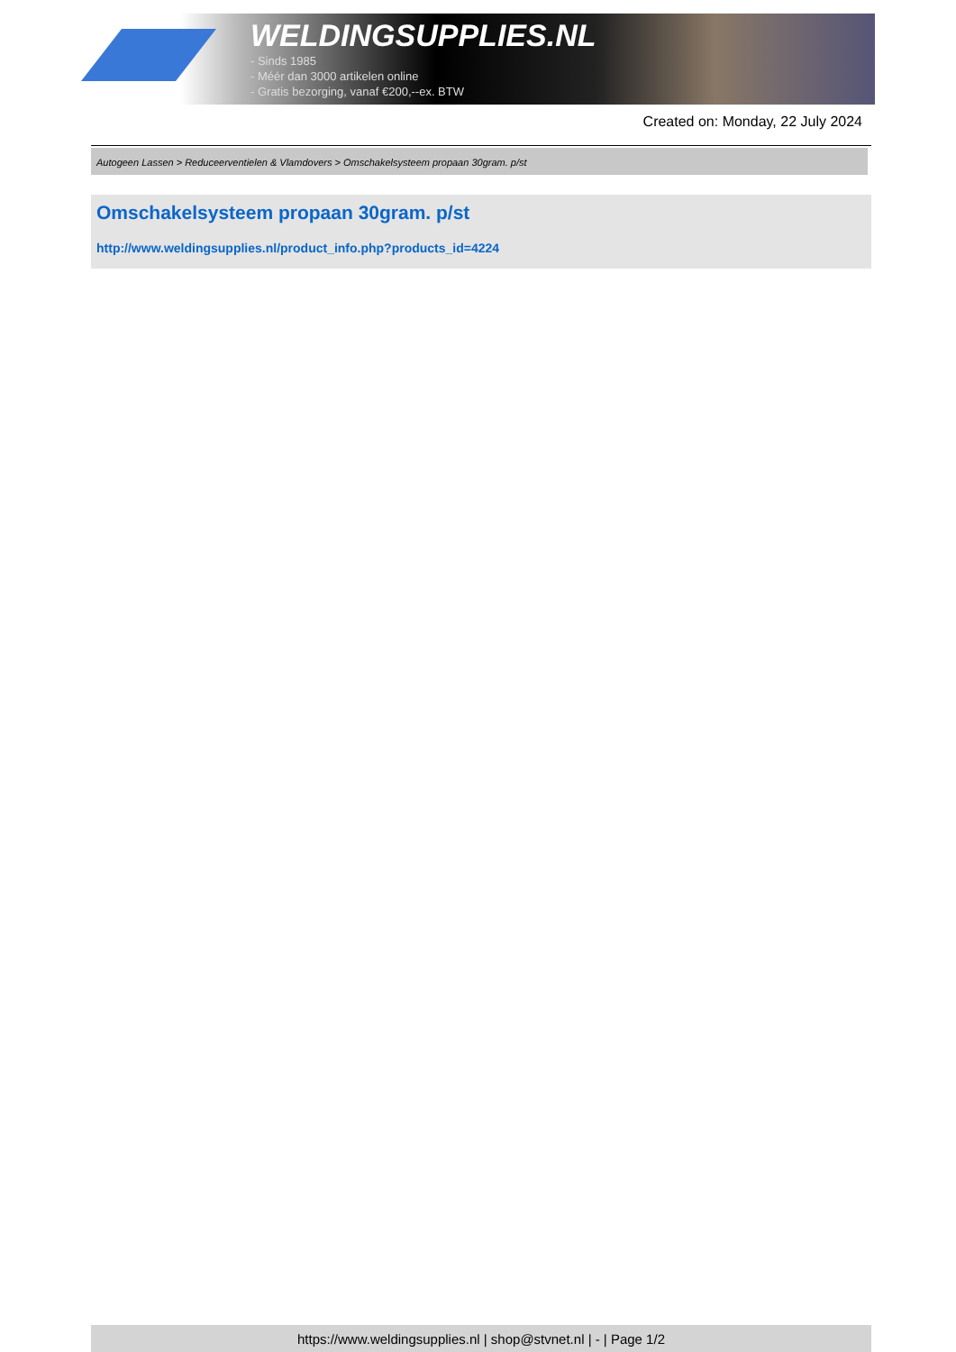WELDINGSUPPLIES.NL
- Sinds 1985
- Méér dan 3000 artikelen online
- Gratis bezorging, vanaf €200,--ex. BTW
Created on: Monday, 22 July 2024
Autogeen Lassen > Reduceerventielen & Vlamdovers > Omschakelsysteem propaan 30gram. p/st
Omschakelsysteem propaan 30gram. p/st
http://www.weldingsupplies.nl/product_info.php?products_id=4224
https://www.weldingsupplies.nl | shop@stvnet.nl | - | Page 1/2